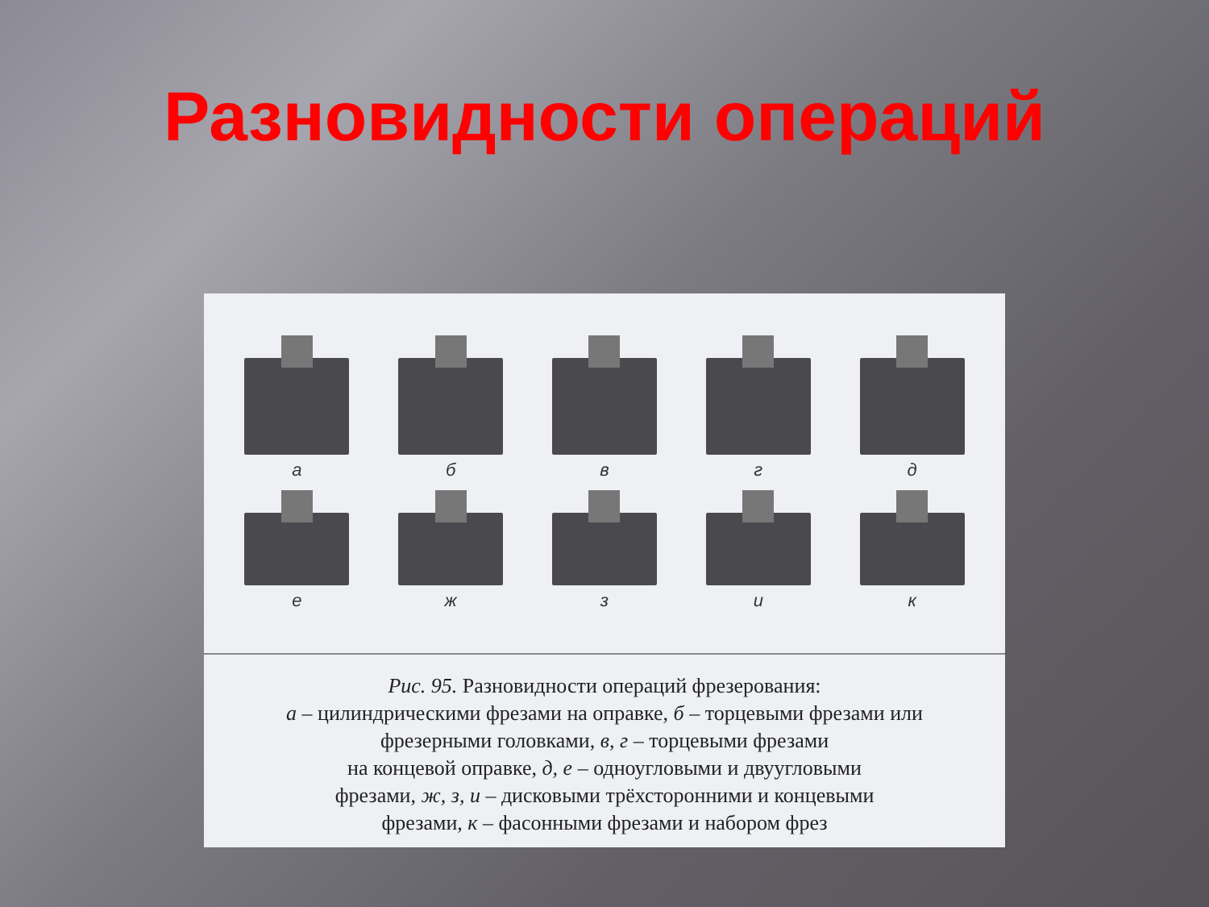Разновидности операций
а б в г д
е ж з и к
Рис. 95. Разновидности операций фрезерования:
а – цилиндрическими фрезами на оправке, б – торцевыми фрезами или
фрезерными головками, в, г – торцевыми фрезами
на концевой оправке, д, е – одноугловыми и двуугловыми
фрезами, ж, з, и – дисковыми трёхсторонними и концевыми
фрезами, к – фасонными фрезами и набором фрез